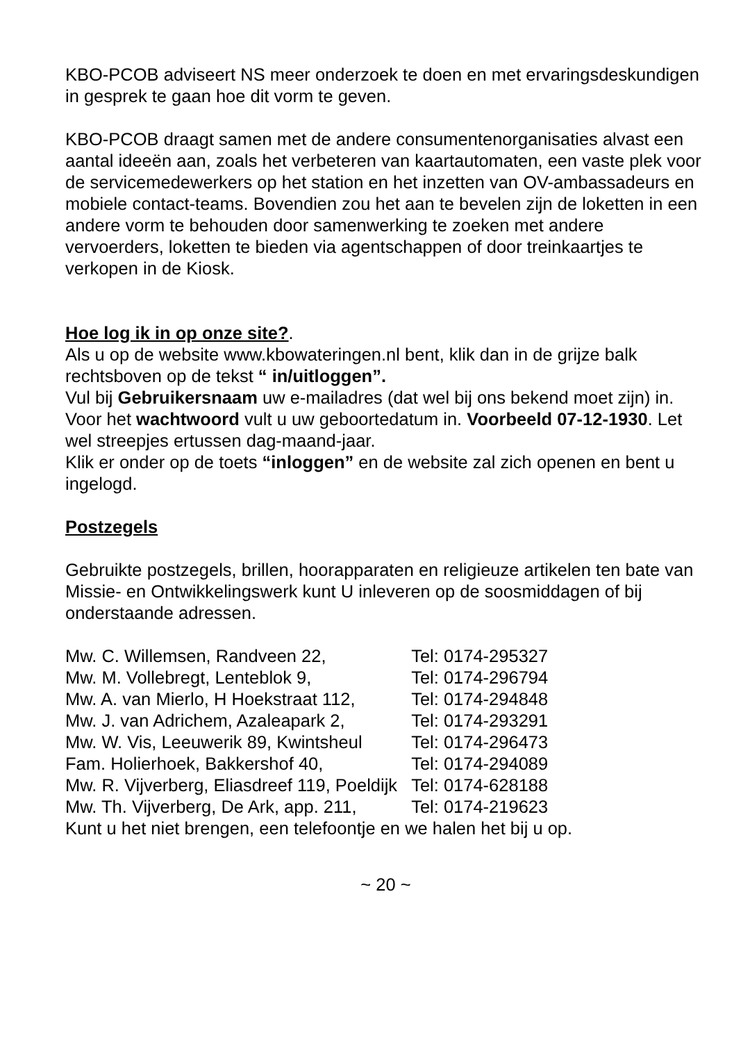KBO-PCOB adviseert NS meer onderzoek te doen en met ervaringsdeskundigen in gesprek te gaan hoe dit vorm te geven.
KBO-PCOB draagt samen met de andere consumentenorganisaties alvast een aantal ideeën aan, zoals het verbeteren van kaartautomaten, een vaste plek voor de servicemedewerkers op het station en het inzetten van OV-ambassadeurs en mobiele contact-teams. Bovendien zou het aan te bevelen zijn de loketten in een andere vorm te behouden door samenwerking te zoeken met andere vervoerders, loketten te bieden via agentschappen of door treinkaartjes te verkopen in de Kiosk.
Hoe log ik in op onze site?.
Als u op de website www.kbowateringen.nl bent, klik dan in de grijze balk rechtsboven op de tekst “ in/uitloggen”.
Vul bij Gebruikersnaam uw e-mailadres (dat wel bij ons bekend moet zijn) in. Voor het wachtwoord vult u uw geboortedatum in. Voorbeeld 07-12-1930. Let wel streepjes ertussen dag-maand-jaar.
Klik er onder op de toets “inloggen” en de website zal zich openen en bent u ingelogd.
Postzegels
Gebruikte postzegels, brillen, hoorapparaten en religieuze artikelen ten bate van Missie- en Ontwikkelingswerk kunt U inleveren op de soosmiddagen of bij onderstaande adressen.
| Mw. C. Willemsen, Randveen 22, | Tel: 0174-295327 |
| Mw. M. Vollebregt, Lenteblok 9, | Tel: 0174-296794 |
| Mw. A. van Mierlo, H Hoekstraat 112, | Tel: 0174-294848 |
| Mw. J. van Adrichem, Azaleapark 2, | Tel: 0174-293291 |
| Mw. W. Vis, Leeuwerik 89, Kwintsheul | Tel: 0174-296473 |
| Fam. Holierhoek, Bakkershof 40, | Tel: 0174-294089 |
| Mw. R. Vijverberg, Eliasdreef 119, Poeldijk | Tel: 0174-628188 |
| Mw. Th. Vijverberg, De Ark, app. 211, | Tel: 0174-219623 |
Kunt u het niet brengen, een telefoontje en we halen het bij u op.
~ 20 ~